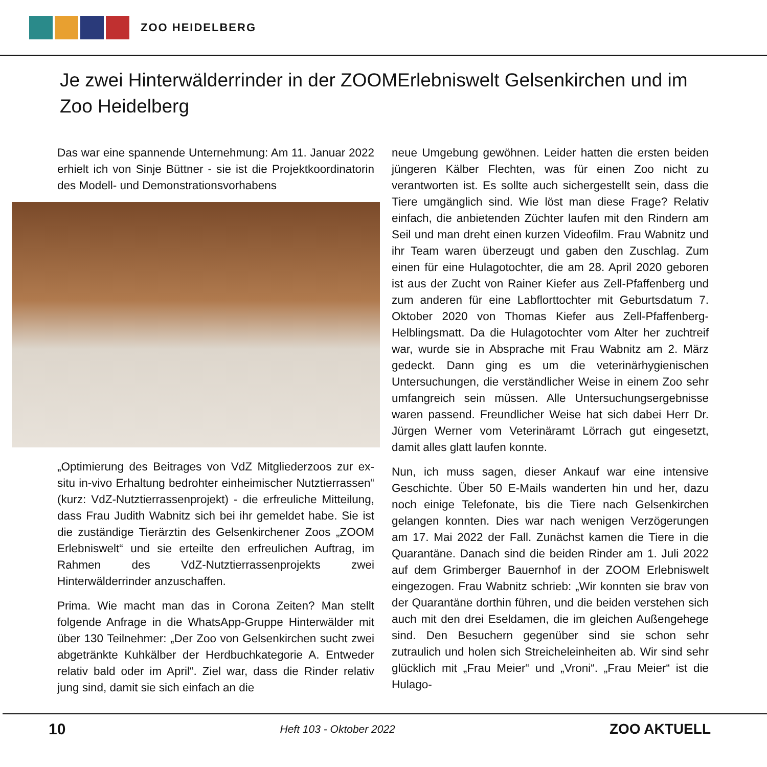ZOO HEIDELBERG
Je zwei Hinterwälderrinder in der ZOOMErlebniswelt Gelsenkirchen und im Zoo Heidelberg
Das war eine spannende Unternehmung: Am 11. Januar 2022 erhielt ich von Sinje Büttner - sie ist die Projektkoordinatorin des Modell- und Demonstrationsvorhabens
„Optimierung des Beitrages von VdZ Mitgliederzoos zur ex-situ in-vivo Erhaltung bedrohter einheimischer Nutztierrassen“ (kurz: VdZ-Nutztierrassenprojekt) - die erfreuliche Mitteilung, dass Frau Judith Wabnitz sich bei ihr gemeldet habe. Sie ist die zuständige Tierärztin des Gelsenkirchener Zoos „ZOOM Erlebniswelt“ und sie erteilte den erfreulichen Auftrag, im Rahmen des VdZ-Nutztierrassenprojekts zwei Hinterwälderrinder anzuschaffen.
Prima. Wie macht man das in Corona Zeiten? Man stellt folgende Anfrage in die WhatsApp-Gruppe Hinterwälder mit über 130 Teilnehmer: „Der Zoo von Gelsenkirchen sucht zwei abgetränkte Kuhkälber der Herdbuchkategorie A. Entweder relativ bald oder im April“. Ziel war, dass die Rinder relativ jung sind, damit sie sich einfach an die
neue Umgebung gewöhnen. Leider hatten die ersten beiden jüngeren Kälber Flechten, was für einen Zoo nicht zu verantworten ist. Es sollte auch sichergestellt sein, dass die Tiere umgänglich sind. Wie löst man diese Frage? Relativ einfach, die anbietenden Züchter laufen mit den Rindern am Seil und man dreht einen kurzen Videofilm. Frau Wabnitz und ihr Team waren überzeugt und gaben den Zuschlag. Zum einen für eine Hulagotochter, die am 28. April 2020 geboren ist aus der Zucht von Rainer Kiefer aus Zell-Pfaffenberg und zum anderen für eine Labflorttochter mit Geburtsdatum 7. Oktober 2020 von Thomas Kiefer aus Zell-Pfaffenberg-Helblingsmatt. Da die Hulagotochter vom Alter her zuchtreif war, wurde sie in Absprache mit Frau Wabnitz am 2. März gedeckt. Dann ging es um die veterinärhygienischen Untersuchungen, die verständlicher Weise in einem Zoo sehr umfangreich sein müssen. Alle Untersuchungsergebnisse waren passend. Freundlicher Weise hat sich dabei Herr Dr. Jürgen Werner vom Veterinäramt Lörrach gut eingesetzt, damit alles glatt laufen konnte.
Nun, ich muss sagen, dieser Ankauf war eine intensive Geschichte. Über 50 E-Mails wanderten hin und her, dazu noch einige Telefonate, bis die Tiere nach Gelsenkirchen gelangen konnten. Dies war nach wenigen Verzögerungen am 17. Mai 2022 der Fall. Zunächst kamen die Tiere in die Quarantäne. Danach sind die beiden Rinder am 1. Juli 2022 auf dem Grimberger Bauernhof in der ZOOM Erlebniswelt eingezogen. Frau Wabnitz schrieb: „Wir konnten sie brav von der Quarantäne dorthin führen, und die beiden verstehen sich auch mit den drei Eseldamen, die im gleichen Außengehege sind. Den Besuchern gegenüber sind sie schon sehr zutraulich und holen sich Streicheleinheiten ab. Wir sind sehr glücklich mit „Frau Meier“ und „Vroni“. „Frau Meier“ ist die Hulago-
10 Heft 103 - Oktober 2022 ZOO AKTUELL